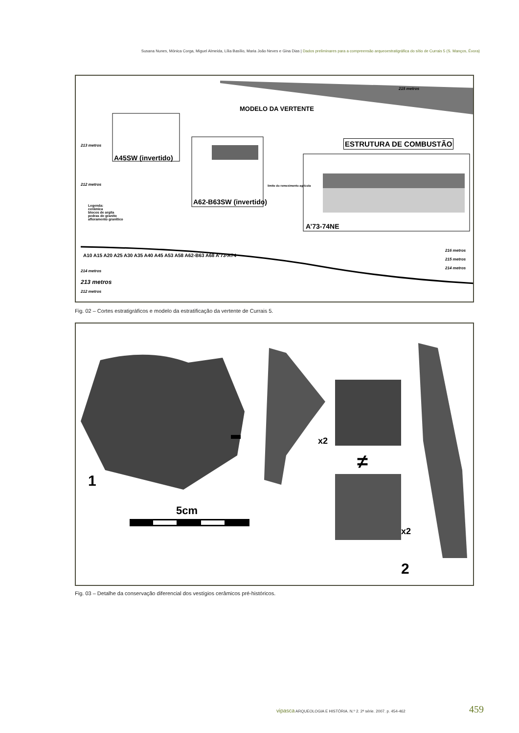Susana Nunes, Mónica Corga, Miguel Almeida, Lília Basílio, Maria João Neves e Gina Dias | Dados preliminares para a compreensão arqueoestratigráfica do sítio de Currais 5 (S. Manços, Évora)
MODELO DA VERTENTE
215 metros
ESTRUTURA DE COMBUSTÃO
213 metros
A45SW (invertido)
A62-B63SW (invertido)
A’73-74NE
212 metros limite do remeximento agrícola
Legenda:
cerâmica
blocos de argila
pedras de granito
afloramento granítico
A10 A15 A20 A25 A30 A35 A40 A45 A53 A58 A62-B63 A68 A’73-A74
214 metros
213 metros
212 metros
216 metros
215 metros
214 metros
Fig. 02 – Cortes estratigráficos e modelo da estratificação da vertente de Currais 5.
1
5cm
x2
≠
x2
2
Fig. 03 – Detalhe da conservação diferencial dos vestígios cerâmicos pré-históricos.
vipasca ARQUEOLOGIA E HISTÓRIA. N.º 2. 2ª série. 2007. p. 454-462
459